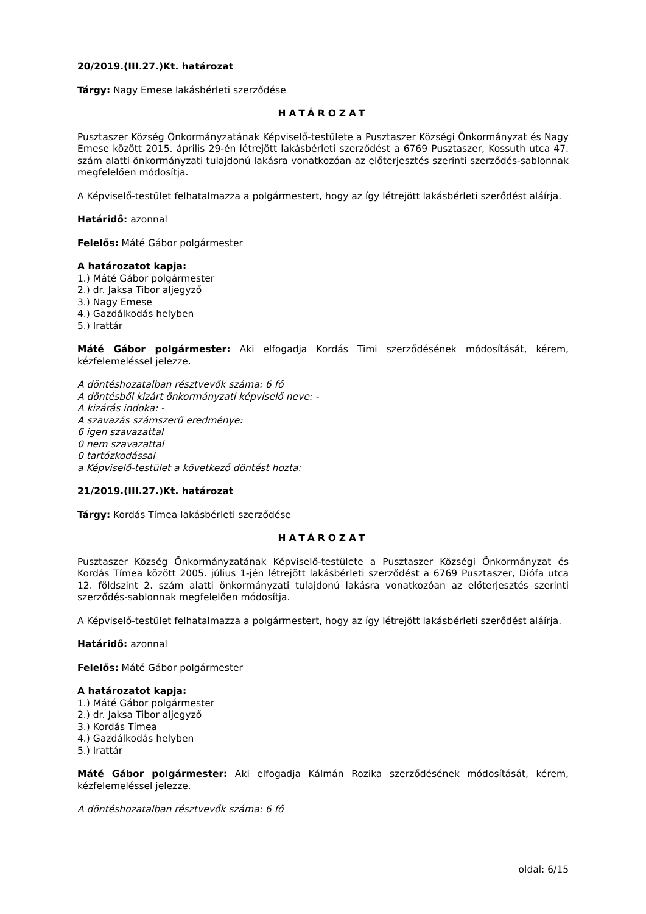20/2019.(III.27.)Kt. határozat
Tárgy: Nagy Emese lakásbérleti szerződése
HATÁROZAT
Pusztaszer Község Önkormányzatának Képviselő-testülete a Pusztaszer Községi Önkormányzat és Nagy Emese között 2015. április 29-én létrejött lakásbérleti szerződést a 6769 Pusztaszer, Kossuth utca 47. szám alatti önkormányzati tulajdonú lakásra vonatkozóan az előterjesztés szerinti szerződés-sablonnak megfelelően módosítja.
A Képviselő-testület felhatalmazza a polgármestert, hogy az így létrejött lakásbérleti szerődést aláírja.
Határidő: azonnal
Felelős: Máté Gábor polgármester
A határozatot kapja:
1.) Máté Gábor polgármester
2.) dr. Jaksa Tibor aljegyző
3.) Nagy Emese
4.) Gazdálkodás helyben
5.) Irattár
Máté Gábor polgármester: Aki elfogadja Kordás Timi szerződésének módosítását, kérem, kézfelemeléssel jelezze.
A döntéshozatalban résztvevők száma: 6 fő
A döntésből kizárt önkormányzati képviselő neve: -
A kizárás indoka: -
A szavazás számszerű eredménye:
6 igen szavazattal
0 nem szavazattal
0 tartózkodással
a Képviselő-testület a következő döntést hozta:
21/2019.(III.27.)Kt. határozat
Tárgy: Kordás Tímea lakásbérleti szerződése
HATÁROZAT
Pusztaszer Község Önkormányzatának Képviselő-testülete a Pusztaszer Községi Önkormányzat és Kordás Tímea között 2005. július 1-jén létrejött lakásbérleti szerződést a 6769 Pusztaszer, Diófa utca 12. földszint 2. szám alatti önkormányzati tulajdonú lakásra vonatkozóan az előterjesztés szerinti szerződés-sablonnak megfelelően módosítja.
A Képviselő-testület felhatalmazza a polgármestert, hogy az így létrejött lakásbérleti szerődést aláírja.
Határidő: azonnal
Felelős: Máté Gábor polgármester
A határozatot kapja:
1.) Máté Gábor polgármester
2.) dr. Jaksa Tibor aljegyző
3.) Kordás Tímea
4.) Gazdálkodás helyben
5.) Irattár
Máté Gábor polgármester: Aki elfogadja Kálmán Rozika szerződésének módosítását, kérem, kézfelemeléssel jelezze.
A döntéshozatalban résztvevők száma: 6 fő
oldal: 6/15